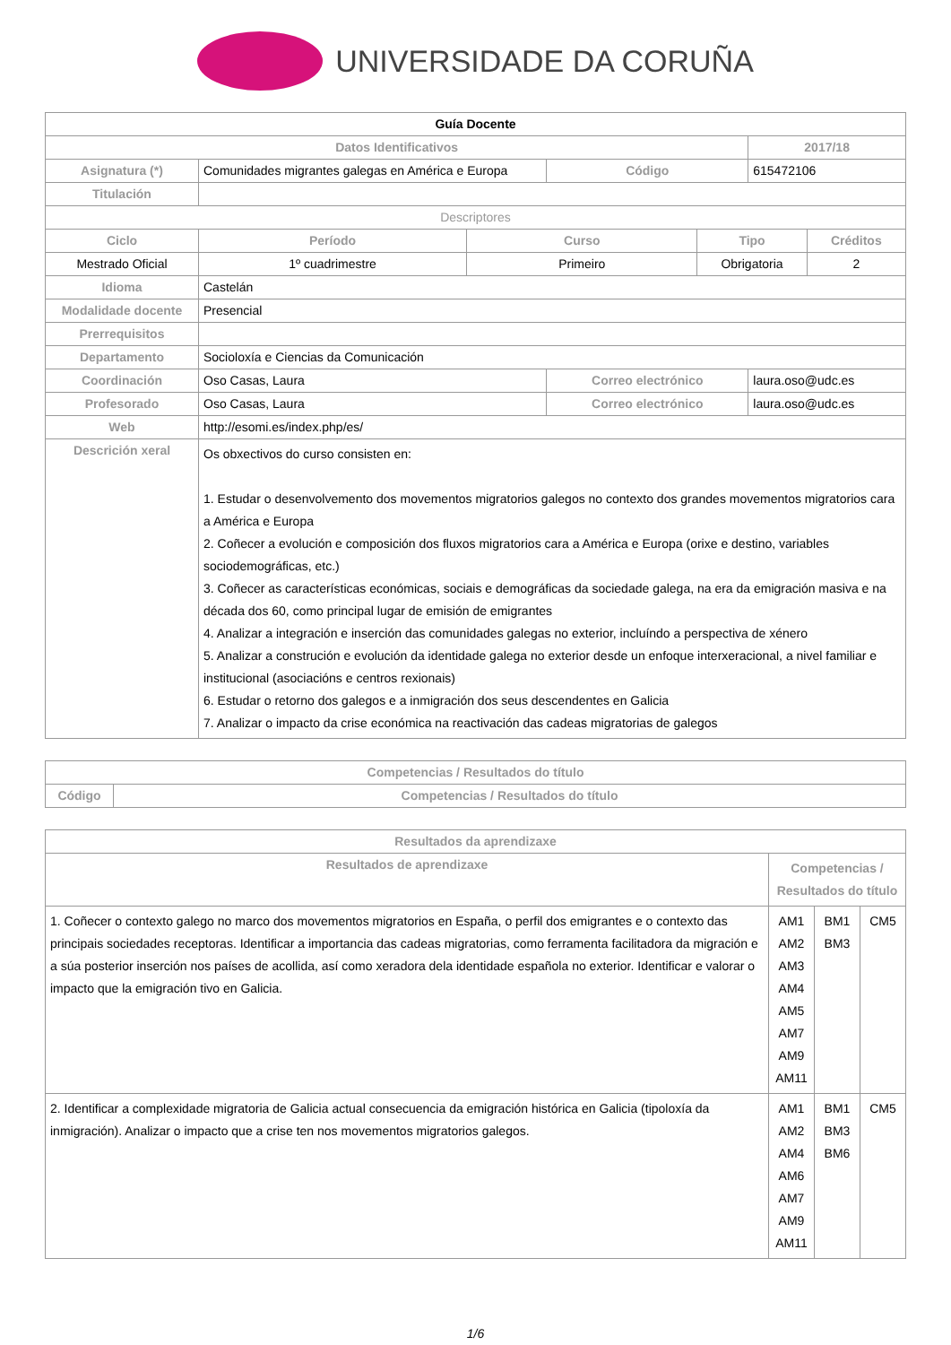UNIVERSIDADE DA CORUÑA
| Guía Docente | | | | | | |
| --- | --- | --- | --- | --- | --- | --- |
| Datos Identificativos | | | | | 2017/18 | |
| Asignatura (*) | Comunidades migrantes galegas en América e Europa | | Código | | 615472106 | |
| Titulación | | | | | | |
| Descriptores | | | | | | |
| Ciclo | Período | Curso | | Tipo | | Créditos |
| Mestrado Oficial | 1º cuadrimestre | Primeiro | | Obrigatoria | | 2 |
| Idioma | Castelán | | | | | |
| Modalidade docente | Presencial | | | | | |
| Prerrequisitos | | | | | | |
| Departamento | Socioloxía e Ciencias da Comunicación | | | | | |
| Coordinación | Oso Casas, Laura | | Correo electrónico | | laura.oso@udc.es | |
| Profesorado | Oso Casas, Laura | | Correo electrónico | | laura.oso@udc.es | |
| Web | http://esomi.es/index.php/es/ | | | | | |
| Descrición xeral | Os obxectivos do curso consisten en: 1. Estudar o desenvolvemento dos movementos migratorios galegos no contexto dos grandes movementos migratorios cara a América e Europa 2. Coñecer a evolución e composición dos fluxos migratorios cara a América e Europa (orixe e destino, variables sociodemográficas, etc.) 3. Coñecer as características económicas, sociais e demográficas da sociedade galega, na era da emigración masiva e na década dos 60, como principal lugar de emisión de emigrantes 4. Analizar a integración e inserción das comunidades galegas no exterior, incluíndo a perspectiva de xénero 5. Analizar a construción e evolución da identidade galega no exterior desde un enfoque interxeracional, a nivel familiar e institucional (asociacións e centros rexionais) 6. Estudar o retorno dos galegos e a inmigración dos seus descendentes en Galicia 7. Analizar o impacto da crise económica na reactivación das cadeas migratorias de galegos | | | | | |
| Competencias / Resultados do título | |
| --- | --- |
| Código | Competencias / Resultados do título |
| Resultados da aprendizaxe | | | |
| --- | --- | --- | --- |
| Resultados de aprendizaxe | Competencias / Resultados do título | | |
| 1. Coñecer o contexto galego no marco dos movementos migratorios en España, o perfil dos emigrantes e o contexto das principais sociedades receptoras. Identificar a importancia das cadeas migratorias, como ferramenta facilitadora da migración e a súa posterior inserción nos países de acollida, así como xeradora dela identidade española no exterior. Identificar e valorar o impacto que la emigración tivo en Galicia. | AM1 AM2 AM3 AM4 AM5 AM7 AM9 AM11 | BM1 BM3 | CM5 |
| 2. Identificar a complexidade migratoria de Galicia actual consecuencia da emigración histórica en Galicia (tipoloxía da inmigración). Analizar o impacto que a crise ten nos movementos migratorios galegos. | AM1 AM2 AM4 AM6 AM7 AM9 AM11 | BM1 BM3 BM6 | CM5 |
1/6